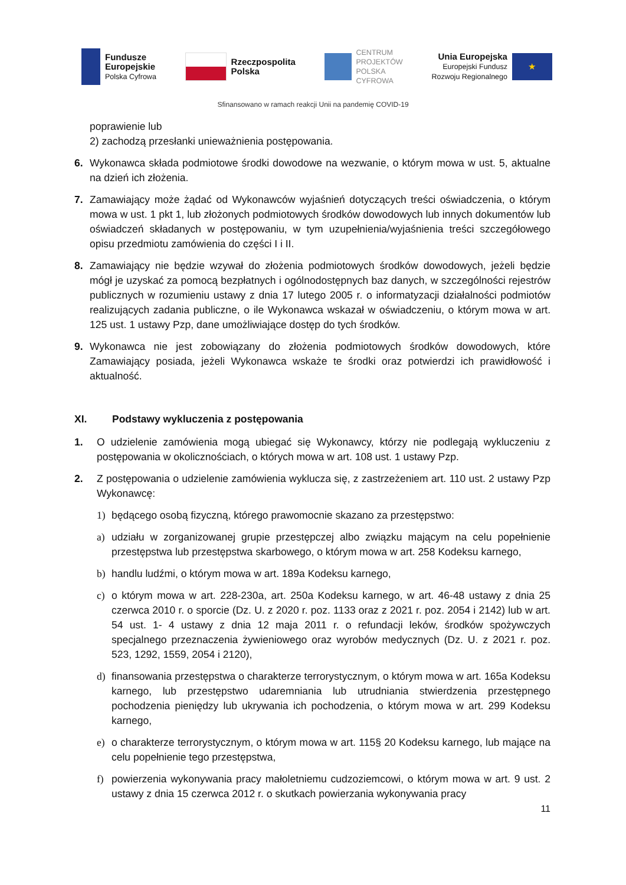Fundusze
Europejskie
Polska Cyfrowa
Rzeczpospolita
Polska
CENTRUM
PROJEKTÓW
POLSKA
CYFROWA
Unia Europejska
Europejski Fundusz
Rozwoju Regionalnego
★
Sfinansowano w ramach reakcji Unii na pandemię COVID-19
poprawienie lub
2) zachodzą przesłanki unieważnienia postępowania.
6. Wykonawca składa podmiotowe środki dowodowe na wezwanie, o którym mowa w ust. 5, aktualne na dzień ich złożenia.
7. Zamawiający może żądać od Wykonawców wyjaśnień dotyczących treści oświadczenia, o którym mowa w ust. 1 pkt 1, lub złożonych podmiotowych środków dowodowych lub innych dokumentów lub oświadczeń składanych w postępowaniu, w tym uzupełnienia/wyjaśnienia treści szczegółowego opisu przedmiotu zamówienia do części I i II.
8. Zamawiający nie będzie wzywał do złożenia podmiotowych środków dowodowych, jeżeli będzie mógł je uzyskać za pomocą bezpłatnych i ogólnodostępnych baz danych, w szczególności rejestrów publicznych w rozumieniu ustawy z dnia 17 lutego 2005 r. o informatyzacji działalności podmiotów realizujących zadania publiczne, o ile Wykonawca wskazał w oświadczeniu, o którym mowa w art. 125 ust. 1 ustawy Pzp, dane umożliwiające dostęp do tych środków.
9. Wykonawca nie jest zobowiązany do złożenia podmiotowych środków dowodowych, które Zamawiający posiada, jeżeli Wykonawca wskaże te środki oraz potwierdzi ich prawidłowość i aktualność.
XI. Podstawy wykluczenia z postępowania
1. O udzielenie zamówienia mogą ubiegać się Wykonawcy, którzy nie podlegają wykluczeniu z postępowania w okolicznościach, o których mowa w art. 108 ust. 1 ustawy Pzp.
2. Z postępowania o udzielenie zamówienia wyklucza się, z zastrzeżeniem art. 110 ust. 2 ustawy Pzp Wykonawcę:
1) będącego osobą fizyczną, którego prawomocnie skazano za przestępstwo:
a) udziału w zorganizowanej grupie przestępczej albo związku mającym na celu popełnienie przestępstwa lub przestępstwa skarbowego, o którym mowa w art. 258 Kodeksu karnego,
b) handlu ludźmi, o którym mowa w art. 189a Kodeksu karnego,
c) o którym mowa w art. 228-230a, art. 250a Kodeksu karnego, w art. 46-48 ustawy z dnia 25 czerwca 2010 r. o sporcie (Dz. U. z 2020 r. poz. 1133 oraz z 2021 r. poz. 2054 i 2142) lub w art. 54 ust. 1- 4 ustawy z dnia 12 maja 2011 r. o refundacji leków, środków spożywczych specjalnego przeznaczenia żywieniowego oraz wyrobów medycznych (Dz. U. z 2021 r. poz. 523, 1292, 1559, 2054 i 2120),
d) finansowania przestępstwa o charakterze terrorystycznym, o którym mowa w art. 165a Kodeksu karnego, lub przestępstwo udaremniania lub utrudniania stwierdzenia przestępnego pochodzenia pieniędzy lub ukrywania ich pochodzenia, o którym mowa w art. 299 Kodeksu karnego,
e) o charakterze terrorystycznym, o którym mowa w art. 115§ 20 Kodeksu karnego, lub mające na celu popełnienie tego przestępstwa,
f) powierzenia wykonywania pracy małoletniemu cudzoziemcowi, o którym mowa w art. 9 ust. 2 ustawy z dnia 15 czerwca 2012 r. o skutkach powierzania wykonywania pracy
11